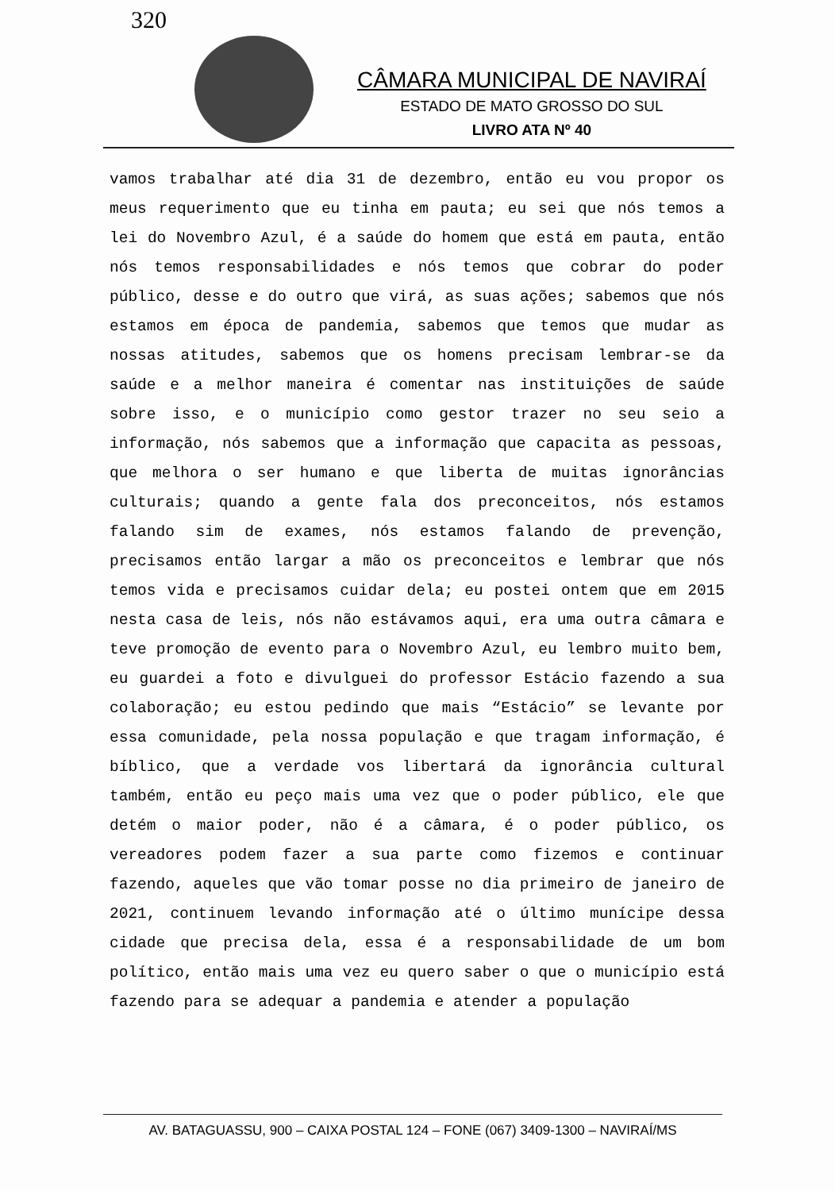320
CÂMARA MUNICIPAL DE NAVIRAÍ
ESTADO DE MATO GROSSO DO SUL
LIVRO ATA Nº 40
vamos trabalhar até dia 31 de dezembro, então eu vou propor os meus requerimento que eu tinha em pauta; eu sei que nós temos a lei do Novembro Azul, é a saúde do homem que está em pauta, então nós temos responsabilidades e nós temos que cobrar do poder público, desse e do outro que virá, as suas ações; sabemos que nós estamos em época de pandemia, sabemos que temos que mudar as nossas atitudes, sabemos que os homens precisam lembrar-se da saúde e a melhor maneira é comentar nas instituições de saúde sobre isso, e o município como gestor trazer no seu seio a informação, nós sabemos que a informação que capacita as pessoas, que melhora o ser humano e que liberta de muitas ignorâncias culturais; quando a gente fala dos preconceitos, nós estamos falando sim de exames, nós estamos falando de prevenção, precisamos então largar a mão os preconceitos e lembrar que nós temos vida e precisamos cuidar dela; eu postei ontem que em 2015 nesta casa de leis, nós não estávamos aqui, era uma outra câmara e teve promoção de evento para o Novembro Azul, eu lembro muito bem, eu guardei a foto e divulguei do professor Estácio fazendo a sua colaboração; eu estou pedindo que mais “Estácio” se levante por essa comunidade, pela nossa população e que tragam informação, é bíblico, que a verdade vos libertará da ignorância cultural também, então eu peço mais uma vez que o poder público, ele que detém o maior poder, não é a câmara, é o poder público, os vereadores podem fazer a sua parte como fizemos e continuar fazendo, aqueles que vão tomar posse no dia primeiro de janeiro de 2021, continuem levando informação até o último munícipe dessa cidade que precisa dela, essa é a responsabilidade de um bom político, então mais uma vez eu quero saber o que o município está fazendo para se adequar a pandemia e atender a população
AV. BATAGUASSU, 900 – CAIXA POSTAL 124 – FONE (067) 3409-1300 – NAVIRAÍ/MS